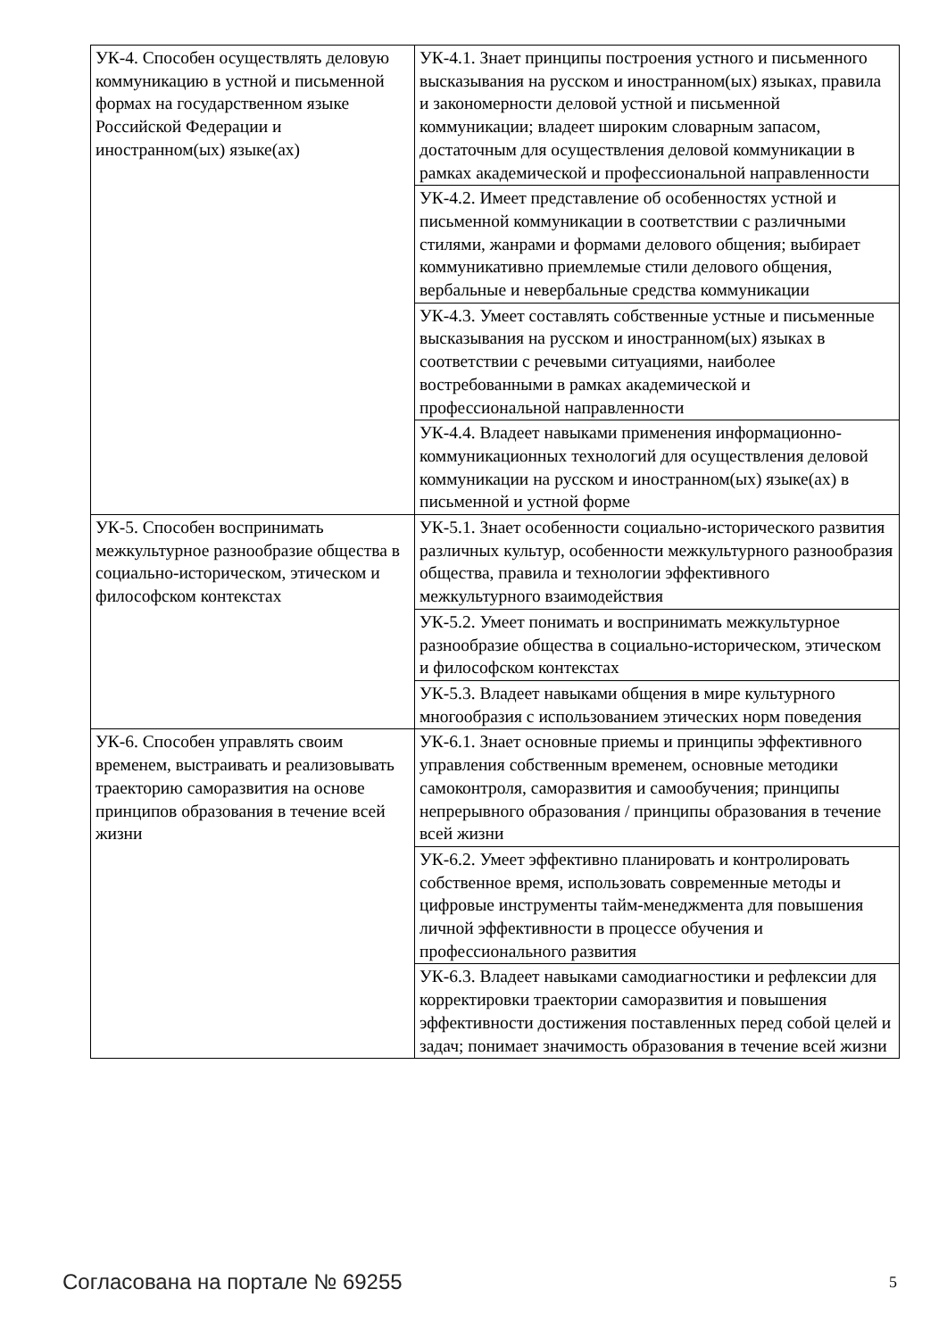| УК-4. Способен осуществлять деловую коммуникацию в устной и письменной формах на государственном языке Российской Федерации и иностранном(ых) языке(ах) | УК-4.1. Знает принципы построения устного и письменного высказывания на русском и иностранном(ых) языках, правила и закономерности деловой устной и письменной коммуникации; владеет широким словарным запасом, достаточным для осуществления деловой коммуникации в рамках академической и профессиональной направленности |
| | УК-4.2. Имеет представление об особенностях устной и письменной коммуникации в соответствии с различными стилями, жанрами и формами делового общения; выбирает коммуникативно приемлемые стили делового общения, вербальные и невербальные средства коммуникации |
| | УК-4.3. Умеет составлять собственные устные и письменные высказывания на русском и иностранном(ых) языках в соответствии с речевыми ситуациями, наиболее востребованными в рамках академической и профессиональной направленности |
| | УК-4.4. Владеет навыками применения информационно-коммуникационных технологий для осуществления деловой коммуникации на русском и иностранном(ых) языке(ах) в письменной и устной форме |
| УК-5. Способен воспринимать межкультурное разнообразие общества в социально-историческом, этическом и философском контекстах | УК-5.1. Знает особенности социально-исторического развития различных культур, особенности межкультурного разнообразия общества, правила и технологии эффективного межкультурного взаимодействия |
| | УК-5.2. Умеет понимать и воспринимать межкультурное разнообразие общества в социально-историческом, этическом и философском контекстах |
| | УК-5.3. Владеет навыками общения в мире культурного многообразия с использованием этических норм поведения |
| УК-6. Способен управлять своим временем, выстраивать и реализовывать траекторию саморазвития на основе принципов образования в течение всей жизни | УК-6.1. Знает основные приемы и принципы эффективного управления собственным временем, основные методики самоконтроля, саморазвития и самообучения; принципы непрерывного образования / принципы образования в течение всей жизни |
| | УК-6.2. Умеет эффективно планировать и контролировать собственное время, использовать современные методы и цифровые инструменты тайм-менеджмента для повышения личной эффективности в процессе обучения и профессионального развития |
| | УК-6.3. Владеет навыками самодиагностики и рефлексии для корректировки траектории саморазвития и повышения эффективности достижения поставленных перед собой целей и задач; понимает значимость образования в течение всей жизни |
Согласована на портале № 69255 5